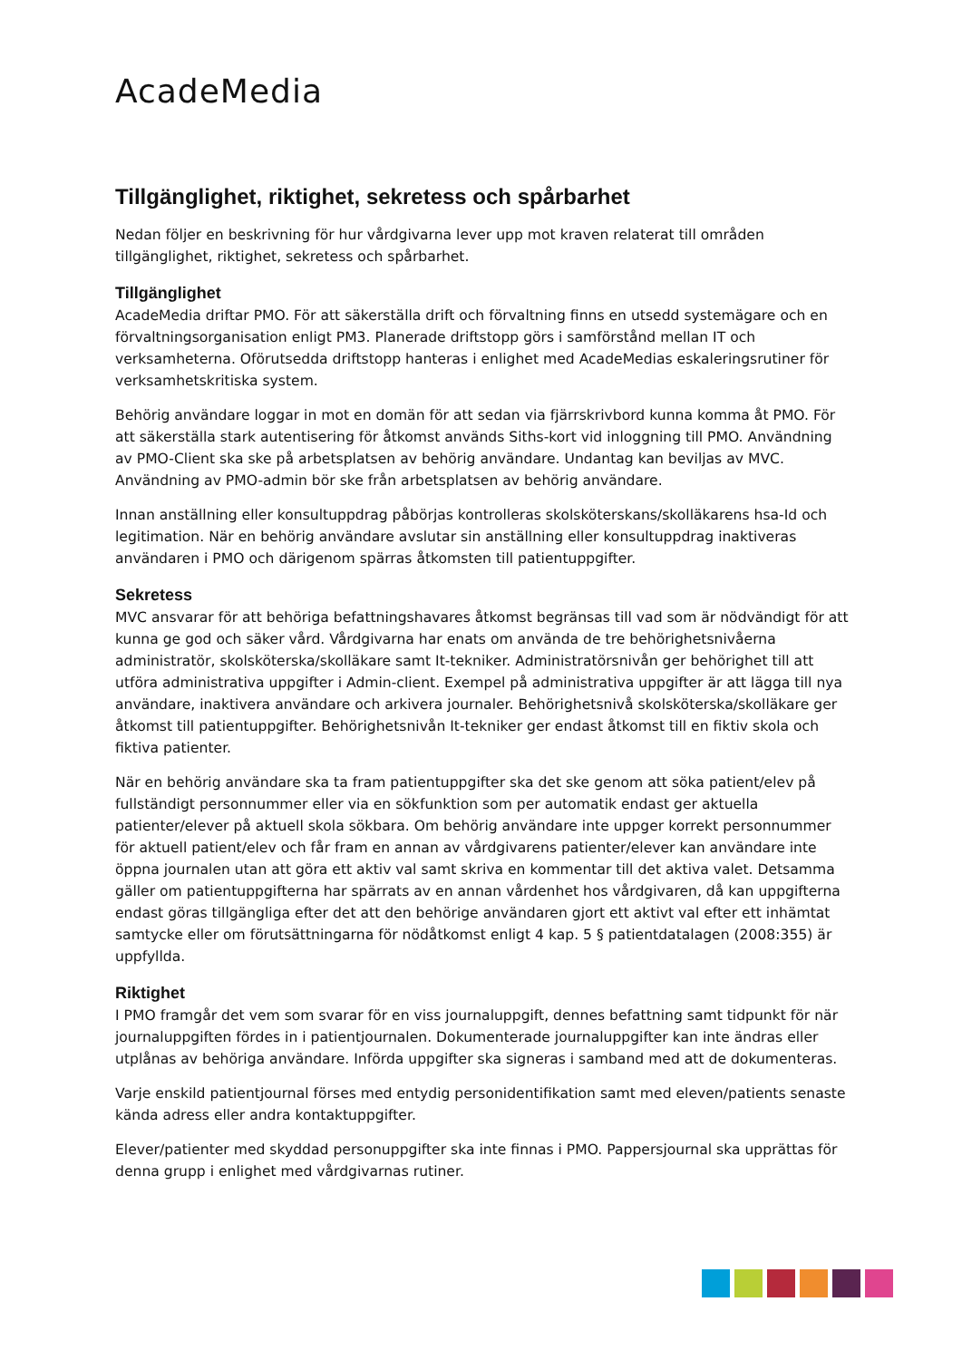AcadeMedia
Tillgänglighet, riktighet, sekretess och spårbarhet
Nedan följer en beskrivning för hur vårdgivarna lever upp mot kraven relaterat till områden tillgänglighet, riktighet, sekretess och spårbarhet.
Tillgänglighet
AcadeMedia driftar PMO. För att säkerställa drift och förvaltning finns en utsedd systemägare och en förvaltningsorganisation enligt PM3. Planerade driftstopp görs i samförstånd mellan IT och verksamheterna. Oförutsedda driftstopp hanteras i enlighet med AcadeMedias eskaleringsrutiner för verksamhetskritiska system.
Behörig användare loggar in mot en domän för att sedan via fjärrskrivbord kunna komma åt PMO. För att säkerställa stark autentisering för åtkomst används Siths-kort vid inloggning till PMO. Användning av PMO-Client ska ske på arbetsplatsen av behörig användare. Undantag kan beviljas av MVC. Användning av PMO-admin bör ske från arbetsplatsen av behörig användare.
Innan anställning eller konsultuppdrag påbörjas kontrolleras skolsköterskans/skolläkarens hsa-Id och legitimation. När en behörig användare avslutar sin anställning eller konsultuppdrag inaktiveras användaren i PMO och därigenom spärras åtkomsten till patientuppgifter.
Sekretess
MVC ansvarar för att behöriga befattningshavares åtkomst begränsas till vad som är nödvändigt för att kunna ge god och säker vård. Vårdgivarna har enats om använda de tre behörighetsnivåerna administratör, skolsköterska/skolläkare samt It-tekniker. Administratörsnivån ger behörighet till att utföra administrativa uppgifter i Admin-client. Exempel på administrativa uppgifter är att lägga till nya användare, inaktivera användare och arkivera journaler. Behörighetsnivå skolsköterska/skolläkare ger åtkomst till patientuppgifter. Behörighetsnivån It-tekniker ger endast åtkomst till en fiktiv skola och fiktiva patienter.
När en behörig användare ska ta fram patientuppgifter ska det ske genom att söka patient/elev på fullständigt personnummer eller via en sökfunktion som per automatik endast ger aktuella patienter/elever på aktuell skola sökbara. Om behörig användare inte uppger korrekt personnummer för aktuell patient/elev och får fram en annan av vårdgivarens patienter/elever kan användare inte öppna journalen utan att göra ett aktiv val samt skriva en kommentar till det aktiva valet. Detsamma gäller om patientuppgifterna har spärrats av en annan vårdenhet hos vårdgivaren, då kan uppgifterna endast göras tillgängliga efter det att den behörige användaren gjort ett aktivt val efter ett inhämtat samtycke eller om förutsättningarna för nödåtkomst enligt 4 kap. 5 § patientdatalagen (2008:355) är uppfyllda.
Riktighet
I PMO framgår det vem som svarar för en viss journaluppgift, dennes befattning samt tidpunkt för när journaluppgiften fördes in i patientjournalen. Dokumenterade journaluppgifter kan inte ändras eller utplånas av behöriga användare. Införda uppgifter ska signeras i samband med att de dokumenteras.
Varje enskild patientjournal förses med entydig personidentifikation samt med eleven/patients senaste kända adress eller andra kontaktuppgifter.
Elever/patienter med skyddad personuppgifter ska inte finnas i PMO. Pappersjournal ska upprättas för denna grupp i enlighet med vårdgivarnas rutiner.